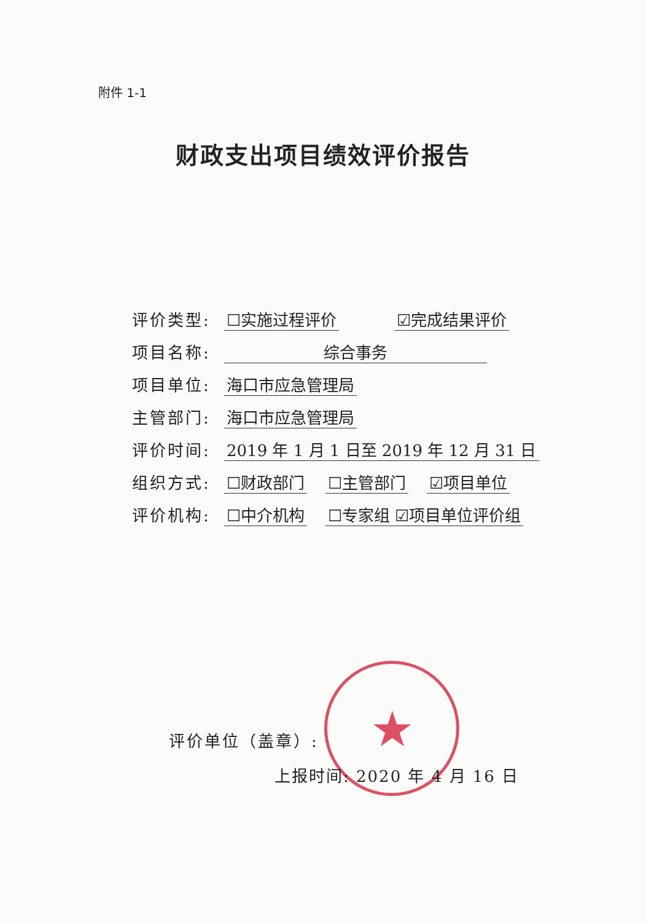附件 1-1
财政支出项目绩效评价报告
评价类型: ☐实施过程评价 ☑完成结果评价
项目名称: 综合事务
项目单位: 海口市应急管理局
主管部门: 海口市应急管理局
评价时间: 2019 年 1 月 1 日至 2019 年 12 月 31 日
组织方式: ☐财政部门 ☐主管部门 ☑项目单位
评价机构: ☐中介机构 ☐专家组 ☑项目单位评价组
★
评价单位（盖章）:
上报时间: 2020 年 4 月 16 日